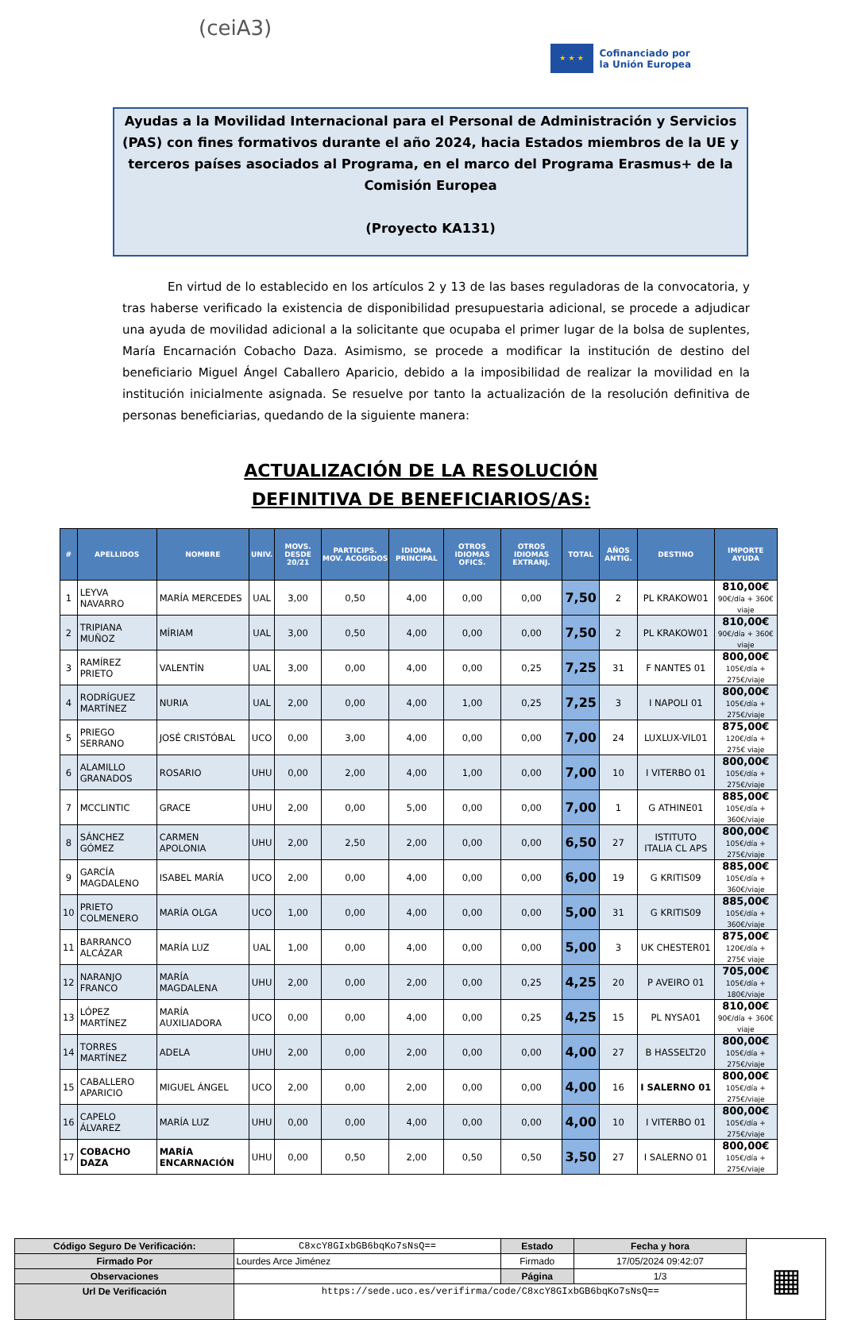(ceiA3)
★ ★ ★
Cofinanciado por
la Unión Europea
Ayudas a la Movilidad Internacional para el Personal de Administración y Servicios (PAS) con fines formativos durante el año 2024, hacia Estados miembros de la UE y terceros países asociados al Programa, en el marco del Programa Erasmus+ de la Comisión Europea
(Proyecto KA131)
En virtud de lo establecido en los artículos 2 y 13 de las bases reguladoras de la convocatoria, y tras haberse verificado la existencia de disponibilidad presupuestaria adicional, se procede a adjudicar una ayuda de movilidad adicional a la solicitante que ocupaba el primer lugar de la bolsa de suplentes, María Encarnación Cobacho Daza. Asimismo, se procede a modificar la institución de destino del beneficiario Miguel Ángel Caballero Aparicio, debido a la imposibilidad de realizar la movilidad en la institución inicialmente asignada. Se resuelve por tanto la actualización de la resolución definitiva de personas beneficiarias, quedando de la siguiente manera:
ACTUALIZACIÓN DE LA RESOLUCIÓN
DEFINITIVA DE BENEFICIARIOS/AS:
| # | APELLIDOS | NOMBRE | UNIV. | MOVS. DESDE 20/21 | PARTICIPS. MOV. ACOGIDOS | IDIOMA PRINCIPAL | OTROS IDIOMAS OFICS. | OTROS IDIOMAS EXTRANJ. | TOTAL | AÑOS ANTIG. | DESTINO | IMPORTE AYUDA |
| --- | --- | --- | --- | --- | --- | --- | --- | --- | --- | --- | --- | --- |
| 1 | LEYVA NAVARRO | MARÍA MERCEDES | UAL | 3,00 | 0,50 | 4,00 | 0,00 | 0,00 | 7,50 | 2 | PL KRAKOW01 | 810,00€ 90€/día + 360€ viaje |
| 2 | TRIPIANA MUÑOZ | MÍRIAM | UAL | 3,00 | 0,50 | 4,00 | 0,00 | 0,00 | 7,50 | 2 | PL KRAKOW01 | 810,00€ 90€/día + 360€ viaje |
| 3 | RAMÍREZ PRIETO | VALENTÍN | UAL | 3,00 | 0,00 | 4,00 | 0,00 | 0,25 | 7,25 | 31 | F NANTES 01 | 800,00€ 105€/día + 275€/viaje |
| 4 | RODRÍGUEZ MARTÍNEZ | NURIA | UAL | 2,00 | 0,00 | 4,00 | 1,00 | 0,25 | 7,25 | 3 | I NAPOLI 01 | 800,00€ 105€/día + 275€/viaje |
| 5 | PRIEGO SERRANO | JOSÉ CRISTÓBAL | UCO | 0,00 | 3,00 | 4,00 | 0,00 | 0,00 | 7,00 | 24 | LUXLUX-VIL01 | 875,00€ 120€/día + 275€ viaje |
| 6 | ALAMILLO GRANADOS | ROSARIO | UHU | 0,00 | 2,00 | 4,00 | 1,00 | 0,00 | 7,00 | 10 | I VITERBO 01 | 800,00€ 105€/día + 275€/viaje |
| 7 | MCCLINTIC | GRACE | UHU | 2,00 | 0,00 | 5,00 | 0,00 | 0,00 | 7,00 | 1 | G ATHINE01 | 885,00€ 105€/día + 360€/viaje |
| 8 | SÁNCHEZ GÓMEZ | CARMEN APOLONIA | UHU | 2,00 | 2,50 | 2,00 | 0,00 | 0,00 | 6,50 | 27 | ISTITUTO ITALIA CL APS | 800,00€ 105€/día + 275€/viaje |
| 9 | GARCÍA MAGDALENO | ISABEL MARÍA | UCO | 2,00 | 0,00 | 4,00 | 0,00 | 0,00 | 6,00 | 19 | G KRITIS09 | 885,00€ 105€/día + 360€/viaje |
| 10 | PRIETO COLMENERO | MARÍA OLGA | UCO | 1,00 | 0,00 | 4,00 | 0,00 | 0,00 | 5,00 | 31 | G KRITIS09 | 885,00€ 105€/día + 360€/viaje |
| 11 | BARRANCO ALCÁZAR | MARÍA LUZ | UAL | 1,00 | 0,00 | 4,00 | 0,00 | 0,00 | 5,00 | 3 | UK CHESTER01 | 875,00€ 120€/día + 275€ viaje |
| 12 | NARANJO FRANCO | MARÍA MAGDALENA | UHU | 2,00 | 0,00 | 2,00 | 0,00 | 0,25 | 4,25 | 20 | P AVEIRO 01 | 705,00€ 105€/día + 180€/viaje |
| 13 | LÓPEZ MARTÍNEZ | MARÍA AUXILIADORA | UCO | 0,00 | 0,00 | 4,00 | 0,00 | 0,25 | 4,25 | 15 | PL NYSA01 | 810,00€ 90€/día + 360€ viaje |
| 14 | TORRES MARTÍNEZ | ADELA | UHU | 2,00 | 0,00 | 2,00 | 0,00 | 0,00 | 4,00 | 27 | B HASSELT20 | 800,00€ 105€/día + 275€/viaje |
| 15 | CABALLERO APARICIO | MIGUEL ÁNGEL | UCO | 2,00 | 0,00 | 2,00 | 0,00 | 0,00 | 4,00 | 16 | I SALERNO 01 | 800,00€ 105€/día + 275€/viaje |
| 16 | CAPELO ÁLVAREZ | MARÍA LUZ | UHU | 0,00 | 0,00 | 4,00 | 0,00 | 0,00 | 4,00 | 10 | I VITERBO 01 | 800,00€ 105€/día + 275€/viaje |
| 17 | COBACHO DAZA | MARÍA ENCARNACIÓN | UHU | 0,00 | 0,50 | 2,00 | 0,50 | 0,50 | 3,50 | 27 | I SALERNO 01 | 800,00€ 105€/día + 275€/viaje |
| Código Seguro De Verificación: | C8xcY8GIxbGB6bqKo7sNsQ== | Estado | Fecha y hora | ▦ |
| Firmado Por | Lourdes Arce Jiménez | Firmado | 17/05/2024 09:42:07 | |
| Observaciones | | Página | 1/3 | |
| Url De Verificación | https://sede.uco.es/verifirma/code/C8xcY8GIxbGB6bqKo7sNsQ== | | | |